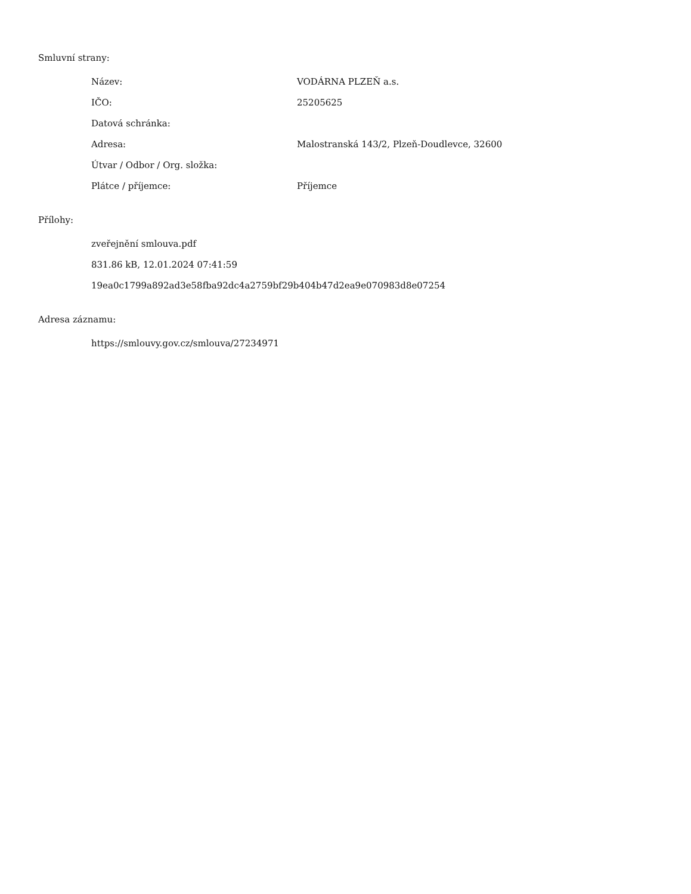Smluvní strany:
| Název: | VODÁRNA PLZEŇ a.s. |
| IČO: | 25205625 |
| Datová schránka: | |
| Adresa: | Malostranská 143/2, Plzeň-Doudlevce, 32600 |
| Útvar / Odbor / Org. složka: | |
| Plátce / příjemce: | Příjemce |
Přílohy:
zveřejnění smlouva.pdf
831.86 kB, 12.01.2024 07:41:59
19ea0c1799a892ad3e58fba92dc4a2759bf29b404b47d2ea9e070983d8e07254
Adresa záznamu:
https://smlouvy.gov.cz/smlouva/27234971